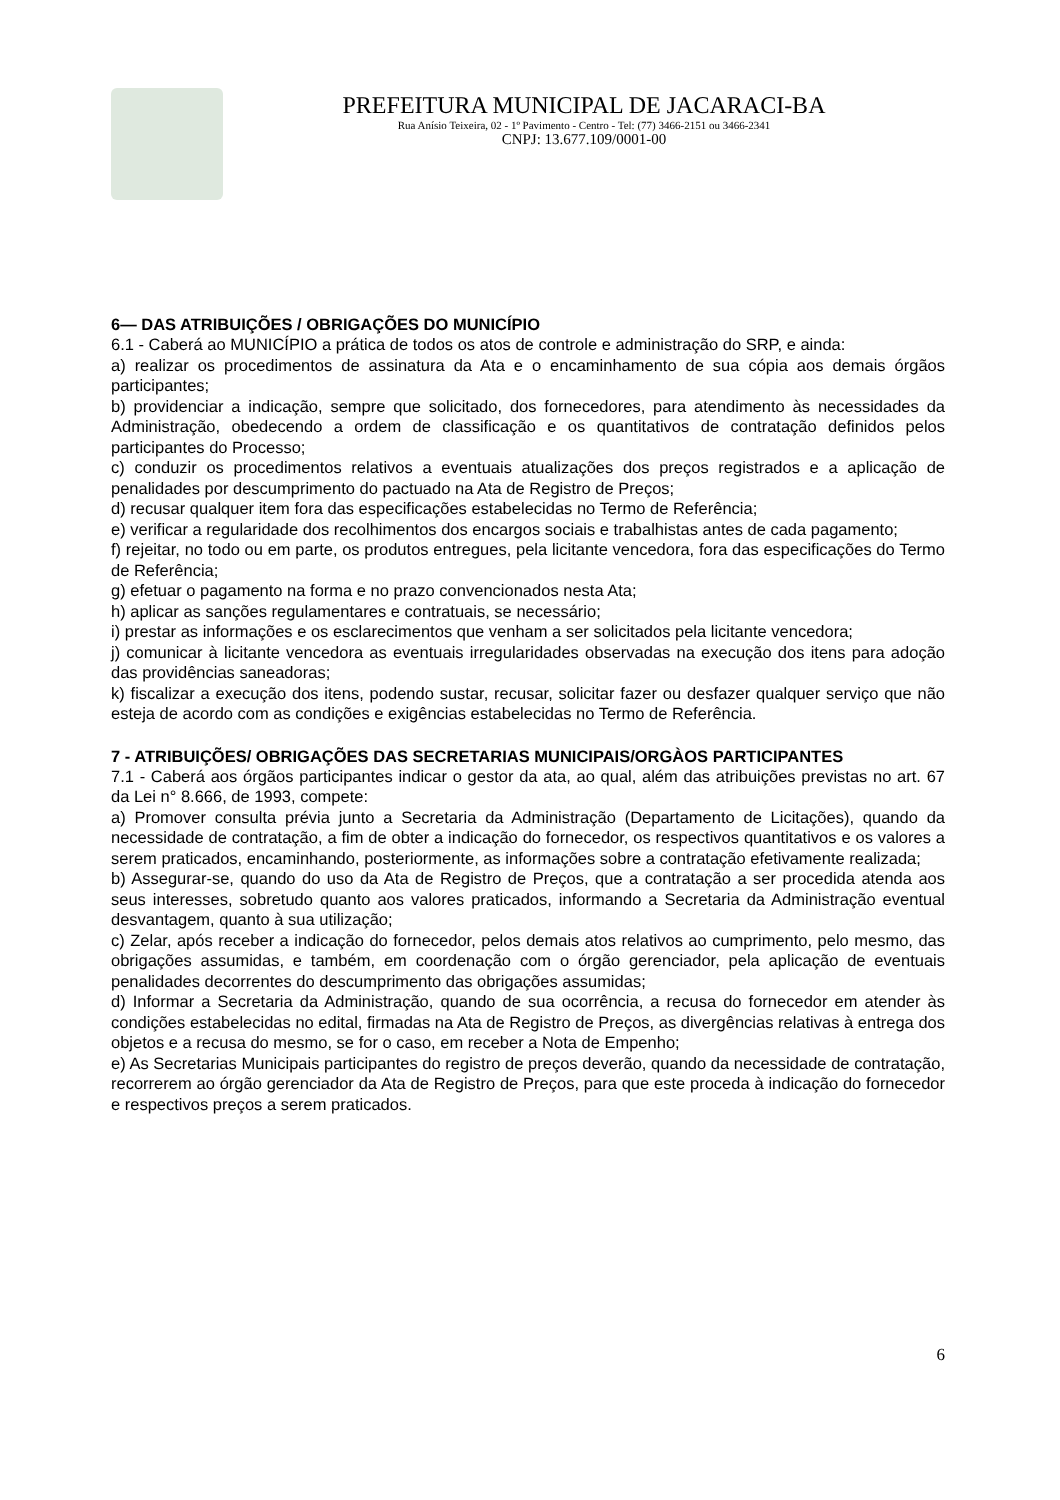PREFEITURA MUNICIPAL DE JACARACI-BA
Rua Anísio Teixeira, 02 - 1º Pavimento - Centro - Tel: (77) 3466-2151 ou 3466-2341
CNPJ: 13.677.109/0001-00
6— DAS ATRIBUIÇÕES / OBRIGAÇÕES DO MUNICÍPIO
6.1 - Caberá ao MUNICÍPIO a prática de todos os atos de controle e administração do SRP, e ainda:
a) realizar os procedimentos de assinatura da Ata e o encaminhamento de sua cópia aos demais órgãos participantes;
b) providenciar a indicação, sempre que solicitado, dos fornecedores, para atendimento às necessidades da Administração, obedecendo a ordem de classificação e os quantitativos de contratação definidos pelos participantes do Processo;
c) conduzir os procedimentos relativos a eventuais atualizações dos preços registrados e a aplicação de penalidades por descumprimento do pactuado na Ata de Registro de Preços;
d) recusar qualquer item fora das especificações estabelecidas no Termo de Referência;
e) verificar a regularidade dos recolhimentos dos encargos sociais e trabalhistas antes de cada pagamento;
f) rejeitar, no todo ou em parte, os produtos entregues, pela licitante vencedora, fora das especificações do Termo de Referência;
g) efetuar o pagamento na forma e no prazo convencionados nesta Ata;
h) aplicar as sanções regulamentares e contratuais, se necessário;
i) prestar as informações e os esclarecimentos que venham a ser solicitados pela licitante vencedora;
j) comunicar à licitante vencedora as eventuais irregularidades observadas na execução dos itens para adoção das providências saneadoras;
k) fiscalizar a execução dos itens, podendo sustar, recusar, solicitar fazer ou desfazer qualquer serviço que não esteja de acordo com as condições e exigências estabelecidas no Termo de Referência.
7 - ATRIBUIÇÕES/ OBRIGAÇÕES DAS SECRETARIAS MUNICIPAIS/ORGÀOS PARTICIPANTES
7.1 - Caberá aos órgãos participantes indicar o gestor da ata, ao qual, além das atribuições previstas no art. 67 da Lei n° 8.666, de 1993, compete:
a) Promover consulta prévia junto a Secretaria da Administração (Departamento de Licitações), quando da necessidade de contratação, a fim de obter a indicação do fornecedor, os respectivos quantitativos e os valores a serem praticados, encaminhando, posteriormente, as informações sobre a contratação efetivamente realizada;
b) Assegurar-se, quando do uso da Ata de Registro de Preços, que a contratação a ser procedida atenda aos seus interesses, sobretudo quanto aos valores praticados, informando a Secretaria da Administração eventual desvantagem, quanto à sua utilização;
c) Zelar, após receber a indicação do fornecedor, pelos demais atos relativos ao cumprimento, pelo mesmo, das obrigações assumidas, e também, em coordenação com o órgão gerenciador, pela aplicação de eventuais penalidades decorrentes do descumprimento das obrigações assumidas;
d) Informar a Secretaria da Administração, quando de sua ocorrência, a recusa do fornecedor em atender às condições estabelecidas no edital, firmadas na Ata de Registro de Preços, as divergências relativas à entrega dos objetos e a recusa do mesmo, se for o caso, em receber a Nota de Empenho;
e) As Secretarias Municipais participantes do registro de preços deverão, quando da necessidade de contratação, recorrerem ao órgão gerenciador da Ata de Registro de Preços, para que este proceda à indicação do fornecedor e respectivos preços a serem praticados.
6